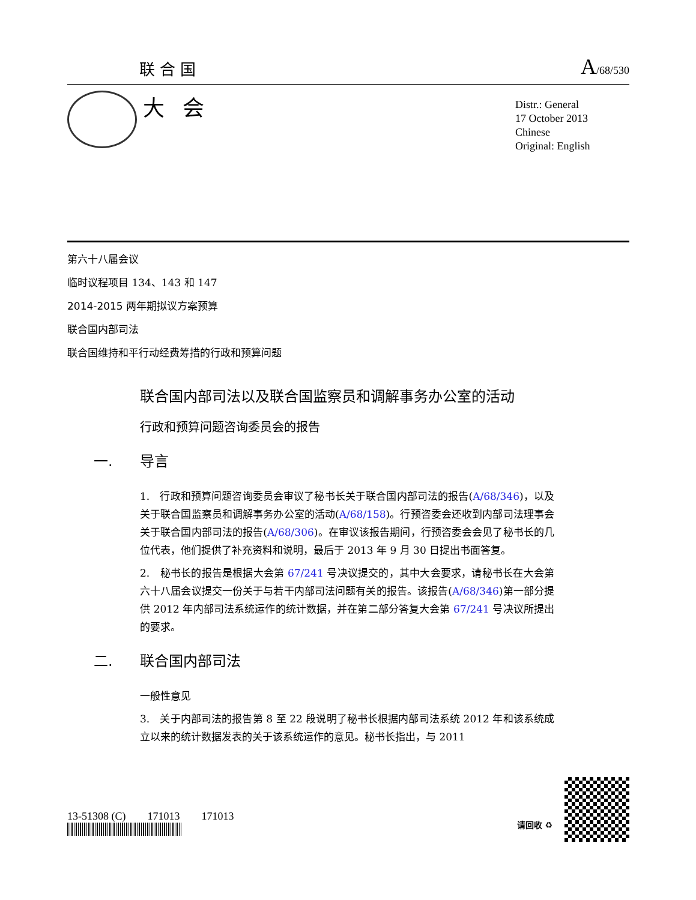联合国
A/68/530
大会
Distr.: General
17 October 2013
Chinese
Original: English
第六十八届会议
临时议程项目 134、143 和 147
2014-2015 两年期拟议方案预算
联合国内部司法
联合国维持和平行动经费筹措的行政和预算问题
联合国内部司法以及联合国监察员和调解事务办公室的活动
行政和预算问题咨询委员会的报告
一. 导言
1.　行政和预算问题咨询委员会审议了秘书长关于联合国内部司法的报告(A/68/346)，以及关于联合国监察员和调解事务办公室的活动(A/68/158)。行预咨委会还收到内部司法理事会关于联合国内部司法的报告(A/68/306)。在审议该报告期间，行预咨委会会见了秘书长的几位代表，他们提供了补充资料和说明，最后于 2013 年 9 月 30 日提出书面答复。
2.　秘书长的报告是根据大会第 67/241 号决议提交的，其中大会要求，请秘书长在大会第六十八届会议提交一份关于与若干内部司法问题有关的报告。该报告(A/68/346)第一部分提供 2012 年内部司法系统运作的统计数据，并在第二部分答复大会第 67/241 号决议所提出的要求。
二. 联合国内部司法
一般性意见
3.　关于内部司法的报告第 8 至 22 段说明了秘书长根据内部司法系统 2012 年和该系统成立以来的统计数据发表的关于该系统运作的意见。秘书长指出，与 2011
13-51308 (C)　　171013　　171013
请回收 ♻